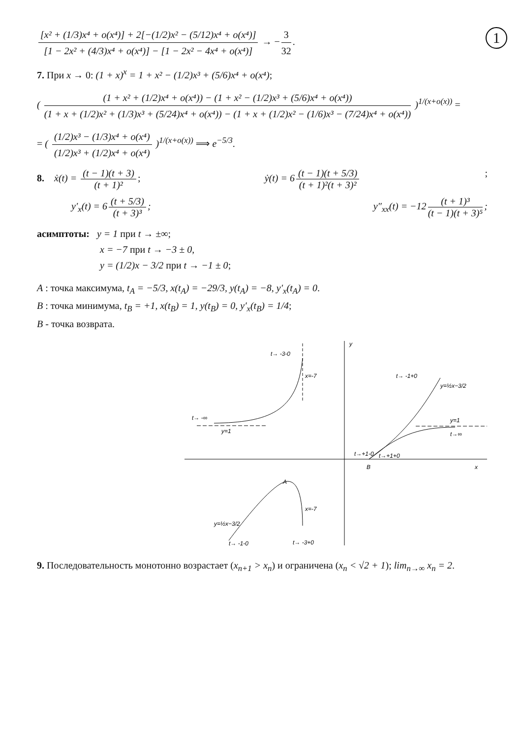1
[x² + (1/3)x⁴ + o(x⁴)] + 2[−(1/2)x² − (5/12)x⁴ + o(x⁴)] [1 − 2x² + (4/3)x⁴ + o(x⁴)] − [1 − 2x² − 4x⁴ + o(x⁴)] → − 3 32.
7. При x → 0: (1 + x)<sup>x</sup> = 1 + x² − (1/2)x³ + (5/6)x⁴ + o(x⁴);
( (1 + x² + (1/2)x⁴ + o(x⁴)) − (1 + x² − (1/2)x³ + (5/6)x⁴ + o(x⁴)) (1 + x + (1/2)x² + (1/3)x³ + (5/24)x⁴ + o(x⁴)) − (1 + x + (1/2)x² − (1/6)x³ − (7/24)x⁴ + o(x⁴)) )<sup>1/(x+o(x))</sup> =
= ( (1/2)x³ − (1/3)x⁴ + o(x⁴) (1/2)x³ + (1/2)x⁴ + o(x⁴) )<sup>1/(x+o(x))</sup> ⟹ e<sup>−5/3</sup>.
8. ẋ(t) = (t − 1)(t + 3) (t + 1)²; ẏ(t) = 6 (t − 1)(t + 5/3) (t + 1)²(t + 3)²;
y′<sub>x</sub>(t) = 6 (t + 5/3) (t + 3)³; y″<sub>xx</sub>(t) = −12 (t + 1)³ (t − 1)(t + 3)⁵;
асимптоты: y = 1 при t → ±∞;
x = −7 при t → −3 ± 0,
y = (1/2)x − 3/2 при t → −1 ± 0;
A : точка максимума, t<sub>A</sub> = −5/3, x(t<sub>A</sub>) = −29/3, y(t<sub>A</sub>) = −8, y′<sub>x</sub>(t<sub>A</sub>) = 0.
B : точка минимума, t<sub>B</sub> = +1, x(t<sub>B</sub>) = 1, y(t<sub>B</sub>) = 0, y′<sub>x</sub>(t<sub>B</sub>) = 1/4;
B - точка возврата.
y
x
B
A
t→ -3-0
t→ -∞
y=1
t→ -1+0
y=1
t→∞
t→+1-0
t→+1+0
t→ -1-0
t→ -3+0
x=-7
x=-7
y=½x−3/2
y=½x−3/2
9. Последовательность монотонно возрастает (x<sub>n+1</sub> > x<sub>n</sub>) и ограничена (x<sub>n</sub> < √2 + 1); lim<sub>n→∞</sub> x<sub>n</sub> = 2.